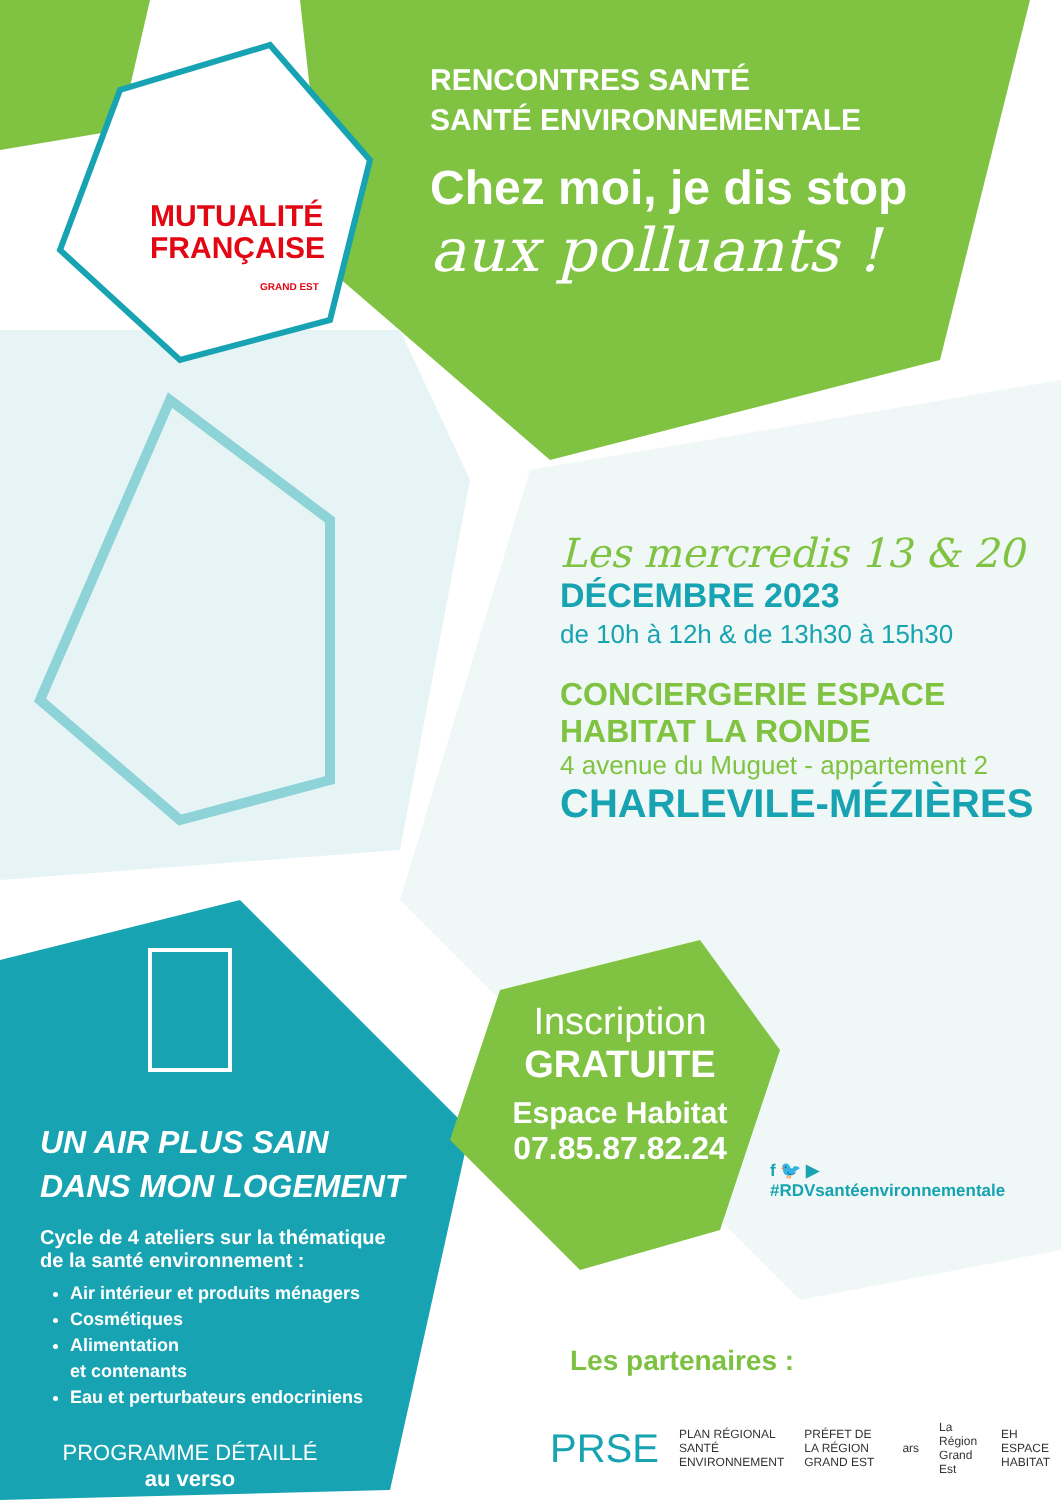MUTUALITÉ
FRANÇAISE
GRAND EST
RENCONTRES SANTÉ
SANTÉ ENVIRONNEMENTALE
Chez moi, je dis stop
aux polluants !
Les mercredis 13 & 20
DÉCEMBRE 2023
de 10h à 12h & de 13h30 à 15h30
CONCIERGERIE ESPACE
HABITAT LA RONDE
4 avenue du Muguet - appartement 2
CHARLEVILE-MÉZIÈRES
Inscription
GRATUITE
Espace Habitat
07.85.87.82.24
f 🐦 ▶
#RDVsantéenvironnementale
UN AIR PLUS SAIN
DANS MON LOGEMENT
Cycle de 4 ateliers sur la thématique
de la santé environnement :
Air intérieur et produits ménagers
Cosmétiques
Alimentation
et contenants
Eau et perturbateurs endocriniens
PROGRAMME DÉTAILLÉ
au verso
Les partenaires :
PRSE PLAN RÉGIONAL SANTÉ ENVIRONNEMENT PRÉFET DE LA RÉGION GRAND EST ars La Région Grand Est EH ESPACE HABITAT